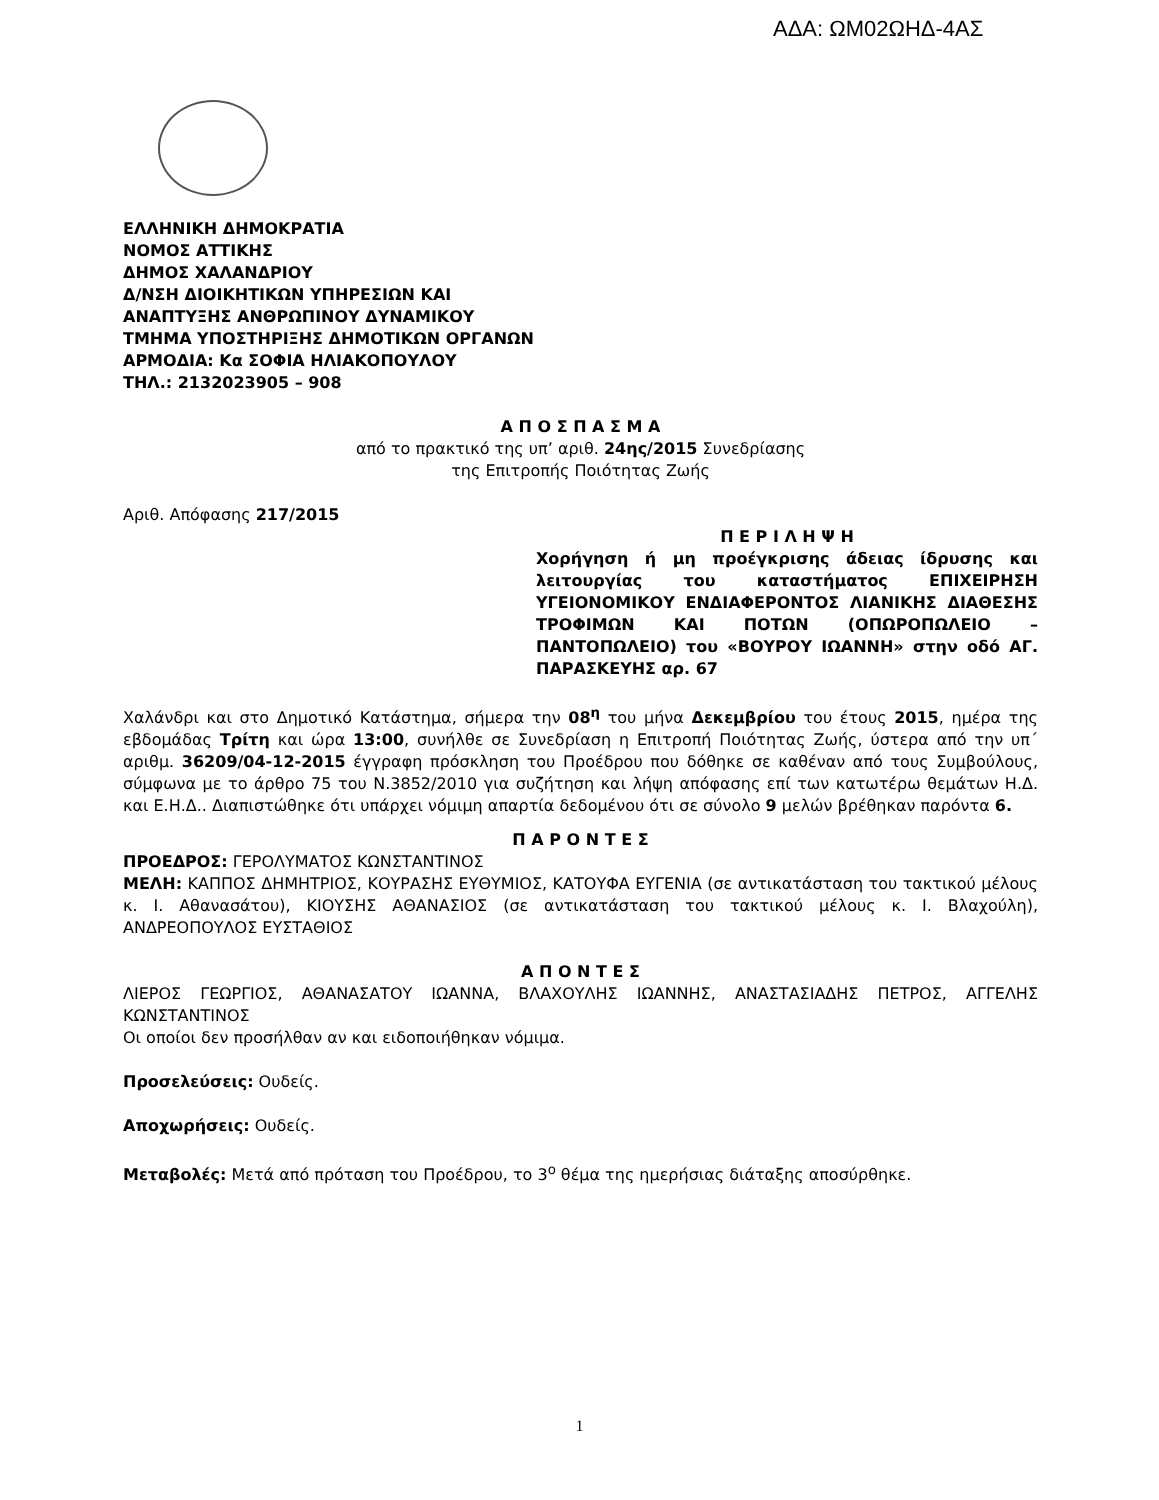ΑΔΑ: ΩΜ02ΩΗΔ-4ΑΣ
ΕΛΛΗΝΙΚΗ ΔΗΜΟΚΡΑΤΙΑ
ΝΟΜΟΣ ΑΤΤΙΚΗΣ
ΔΗΜΟΣ ΧΑΛΑΝΔΡΙΟΥ
Δ/ΝΣΗ ΔΙΟΙΚΗΤΙΚΩΝ ΥΠΗΡΕΣΙΩΝ ΚΑΙ
ΑΝΑΠΤΥΞΗΣ ΑΝΘΡΩΠΙΝΟΥ ΔΥΝΑΜΙΚΟΥ
ΤΜΗΜΑ ΥΠΟΣΤΗΡΙΞΗΣ ΔΗΜΟΤΙΚΩΝ ΟΡΓΑΝΩΝ
ΑΡΜΟΔΙΑ: Κα ΣΟΦΙΑ ΗΛΙΑΚΟΠΟΥΛΟΥ
ΤΗΛ.: 2132023905 – 908
Α Π Ο Σ Π Α Σ Μ Α
από το πρακτικό της υπ’ αριθ. 24ης/2015 Συνεδρίασης
της Επιτροπής Ποιότητας Ζωής
Αριθ. Απόφασης 217/2015
Π Ε Ρ Ι Λ Η Ψ Η
Χορήγηση ή μη προέγκρισης άδειας ίδρυσης και λειτουργίας του καταστήματος ΕΠΙΧΕΙΡΗΣΗ ΥΓΕΙΟΝΟΜΙΚΟΥ ΕΝΔΙΑΦΕΡΟΝΤΟΣ ΛΙΑΝΙΚΗΣ ΔΙΑΘΕΣΗΣ ΤΡΟΦΙΜΩΝ ΚΑΙ ΠΟΤΩΝ (ΟΠΩΡΟΠΩΛΕΙΟ – ΠΑΝΤΟΠΩΛΕΙΟ) του «ΒΟΥΡΟΥ ΙΩΑΝΝΗ» στην οδό ΑΓ. ΠΑΡΑΣΚΕΥΗΣ αρ. 67
Χαλάνδρι και στο Δημοτικό Κατάστημα, σήμερα την 08<sup>η</sup> του μήνα Δεκεμβρίου του έτους 2015, ημέρα της εβδομάδας Τρίτη και ώρα 13:00, συνήλθε σε Συνεδρίαση η Επιτροπή Ποιότητας Ζωής, ύστερα από την υπ΄ αριθμ. 36209/04-12-2015 έγγραφη πρόσκληση του Προέδρου που δόθηκε σε καθέναν από τους Συμβούλους, σύμφωνα με το άρθρο 75 του Ν.3852/2010 για συζήτηση και λήψη απόφασης επί των κατωτέρω θεμάτων Η.Δ. και Ε.Η.Δ.. Διαπιστώθηκε ότι υπάρχει νόμιμη απαρτία δεδομένου ότι σε σύνολο 9 μελών βρέθηκαν παρόντα 6.
Π Α Ρ Ο Ν Τ Ε Σ
ΠΡΟΕΔΡΟΣ: ΓΕΡΟΛΥΜΑΤΟΣ ΚΩΝΣΤΑΝΤΙΝΟΣ
ΜΕΛΗ: ΚΑΠΠΟΣ ΔΗΜΗΤΡΙΟΣ, ΚΟΥΡΑΣΗΣ ΕΥΘΥΜΙΟΣ, ΚΑΤΟΥΦΑ ΕΥΓΕΝΙΑ (σε αντικατάσταση του τακτικού μέλους κ. Ι. Αθανασάτου), ΚΙΟΥΣΗΣ ΑΘΑΝΑΣΙΟΣ (σε αντικατάσταση του τακτικού μέλους κ. Ι. Βλαχούλη), ΑΝΔΡΕΟΠΟΥΛΟΣ ΕΥΣΤΑΘΙΟΣ
Α Π Ο Ν Τ Ε Σ
ΛΙΕΡΟΣ ΓΕΩΡΓΙΟΣ, ΑΘΑΝΑΣΑΤΟΥ ΙΩΑΝΝΑ, ΒΛΑΧΟΥΛΗΣ ΙΩΑΝΝΗΣ, ΑΝΑΣΤΑΣΙΑΔΗΣ ΠΕΤΡΟΣ, ΑΓΓΕΛΗΣ ΚΩΝΣΤΑΝΤΙΝΟΣ
Οι οποίοι δεν προσήλθαν αν και ειδοποιήθηκαν νόμιμα.
Προσελεύσεις: Ουδείς.
Αποχωρήσεις: Ουδείς.
Μεταβολές: Μετά από πρόταση του Προέδρου, το 3<sup>ο</sup> θέμα της ημερήσιας διάταξης αποσύρθηκε.
1